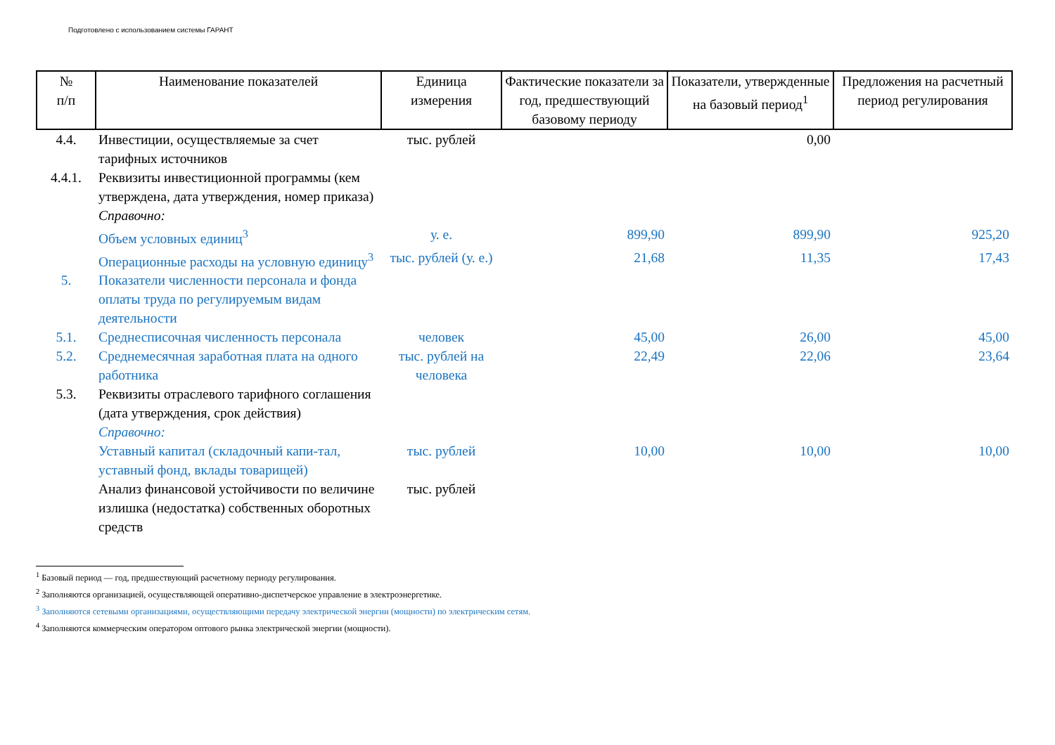Подготовлено с использованием системы ГАРАНТ
| № п/п | Наименование показателей | Единица измерения | Фактические показатели за год, предшествующий базовому периоду | Показатели, утвержденные на базовый период<sup>1</sup> | Предложения на расчетный период регулирования |
| --- | --- | --- | --- | --- | --- |
| 4.4. | Инвестиции, осуществляемые за счет тарифных источников | тыс. рублей | | 0,00 | |
| 4.4.1. | Реквизиты инвестиционной программы (кем утверждена, дата утверждения, номер приказа) | | | | |
| | Справочно: | | | | |
| | Объем условных единиц<sup>3</sup> | у. е. | 899,90 | 899,90 | 925,20 |
| | Операционные расходы на условную единицу<sup>3</sup> | тыс. рублей (у. е.) | 21,68 | 11,35 | 17,43 |
| 5. | Показатели численности персонала и фонда оплаты труда по регулируемым видам деятельности | | | | |
| 5.1. | Среднесписочная численность персонала | человек | 45,00 | 26,00 | 45,00 |
| 5.2. | Среднемесячная заработная плата на одного работника | тыс. рублей на человека | 22,49 | 22,06 | 23,64 |
| 5.3. | Реквизиты отраслевого тарифного соглашения (дата утверждения, срок действия) | | | | |
| | Справочно: | | | | |
| | Уставный капитал (складочный капи-тал, уставный фонд, вклады товарищей) | тыс. рублей | 10,00 | 10,00 | 10,00 |
| | Анализ финансовой устойчивости по величине излишка (недостатка) собственных оборотных средств | тыс. рублей | | | |
<sup>1</sup> Базовый период — год, предшествующий расчетному периоду регулирования.
<sup>2</sup> Заполняются организацией, осуществляющей оперативно-диспетчерское управление в электроэнергетике.
<sup>3</sup> Заполняются сетевыми организациями, осуществляющими передачу электрической энергии (мощности) по электрическим сетям.
<sup>4</sup> Заполняются коммерческим оператором оптового рынка электрической энергии (мощности).